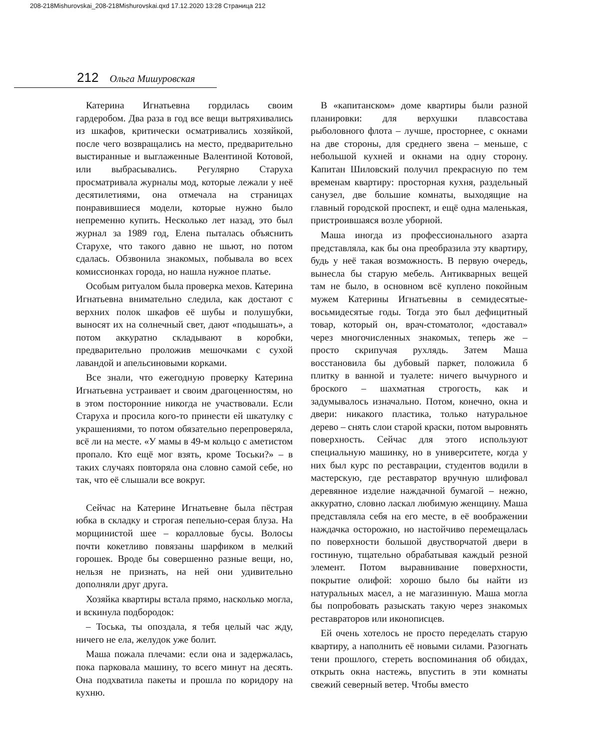208-218Mishurovskai_208-218Mishurovskai.qxd 17.12.2020 13:28 Страница 212
212 Ольга Мишуровская
Катерина Игнатьевна гордилась своим гардеробом. Два раза в год все вещи вытряхивались из шкафов, критически осматривались хозяйкой, после чего возвращались на место, предварительно выстиранные и выглаженные Валентиной Котовой, или выбрасывались. Регулярно Старуха просматривала журналы мод, которые лежали у неё десятилетиями, она отмечала на страницах понравившиеся модели, которые нужно было непременно купить. Несколько лет назад, это был журнал за 1989 год, Елена пыталась объяснить Старухе, что такого давно не шьют, но потом сдалась. Обзвонила знакомых, побывала во всех комиссионках города, но нашла нужное платье.
Особым ритуалом была проверка мехов. Катерина Игнатьевна внимательно следила, как достают с верхних полок шкафов её шубы и полушубки, выносят их на солнечный свет, дают «подышать», а потом аккуратно складывают в коробки, предварительно проложив мешочками с сухой лавандой и апельсиновыми корками.
Все знали, что ежегодную проверку Катерина Игнатьевна устраивает и своим драгоценностям, но в этом посторонние никогда не участвовали. Если Старуха и просила кого-то принести ей шкатулку с украшениями, то потом обязательно перепроверяла, всё ли на месте. «У мамы в 49-м кольцо с аметистом пропало. Кто ещё мог взять, кроме Тоськи?» – в таких случаях повторяла она словно самой себе, но так, что её слышали все вокруг.
Сейчас на Катерине Игнатьевне была пёстрая юбка в складку и строгая пепельно-серая блуза. На морщинистой шее – коралловые бусы. Волосы почти кокетливо повязаны шарфиком в мелкий горошек. Вроде бы совершенно разные вещи, но, нельзя не признать, на ней они удивительно дополняли друг друга.
Хозяйка квартиры встала прямо, насколько могла, и вскинула подбородок:
– Тоська, ты опоздала, я тебя целый час жду, ничего не ела, желудок уже болит.
Маша пожала плечами: если она и задержалась, пока парковала машину, то всего минут на десять. Она подхватила пакеты и прошла по коридору на кухню.
В «капитанском» доме квартиры были разной планировки: для верхушки плавсостава рыболовного флота – лучше, просторнее, с окнами на две стороны, для среднего звена – меньше, с небольшой кухней и окнами на одну сторону. Капитан Шиловский получил прекрасную по тем временам квартиру: просторная кухня, раздельный санузел, две большие комнаты, выходящие на главный городской проспект, и ещё одна маленькая, пристроившаяся возле уборной.
Маша иногда из профессионального азарта представляла, как бы она преобразила эту квартиру, будь у неё такая возможность. В первую очередь, вынесла бы старую мебель. Антикварных вещей там не было, в основном всё куплено покойным мужем Катерины Игнатьевны в семидесятые-восьмидесятые годы. Тогда это был дефицитный товар, который он, врач-стоматолог, «доставал» через многочисленных знакомых, теперь же – просто скрипучая рухлядь. Затем Маша восстановила бы дубовый паркет, положила б плитку в ванной и туалете: ничего вычурного и броского – шахматная строгость, как и задумывалось изначально. Потом, конечно, окна и двери: никакого пластика, только натуральное дерево – снять слои старой краски, потом выровнять поверхность. Сейчас для этого используют специальную машинку, но в университете, когда у них был курс по реставрации, студентов водили в мастерскую, где реставратор вручную шлифовал деревянное изделие наждачной бумагой – нежно, аккуратно, словно ласкал любимую женщину. Маша представляла себя на его месте, в её воображении наждачка осторожно, но настойчиво перемещалась по поверхности большой двустворчатой двери в гостиную, тщательно обрабатывая каждый резной элемент. Потом выравнивание поверхности, покрытие олифой: хорошо было бы найти из натуральных масел, а не магазинную. Маша могла бы попробовать разыскать такую через знакомых реставраторов или иконописцев.
Ей очень хотелось не просто переделать старую квартиру, а наполнить её новыми силами. Разогнать тени прошлого, стереть воспоминания об обидах, открыть окна настежь, впустить в эти комнаты свежий северный ветер. Чтобы вместо